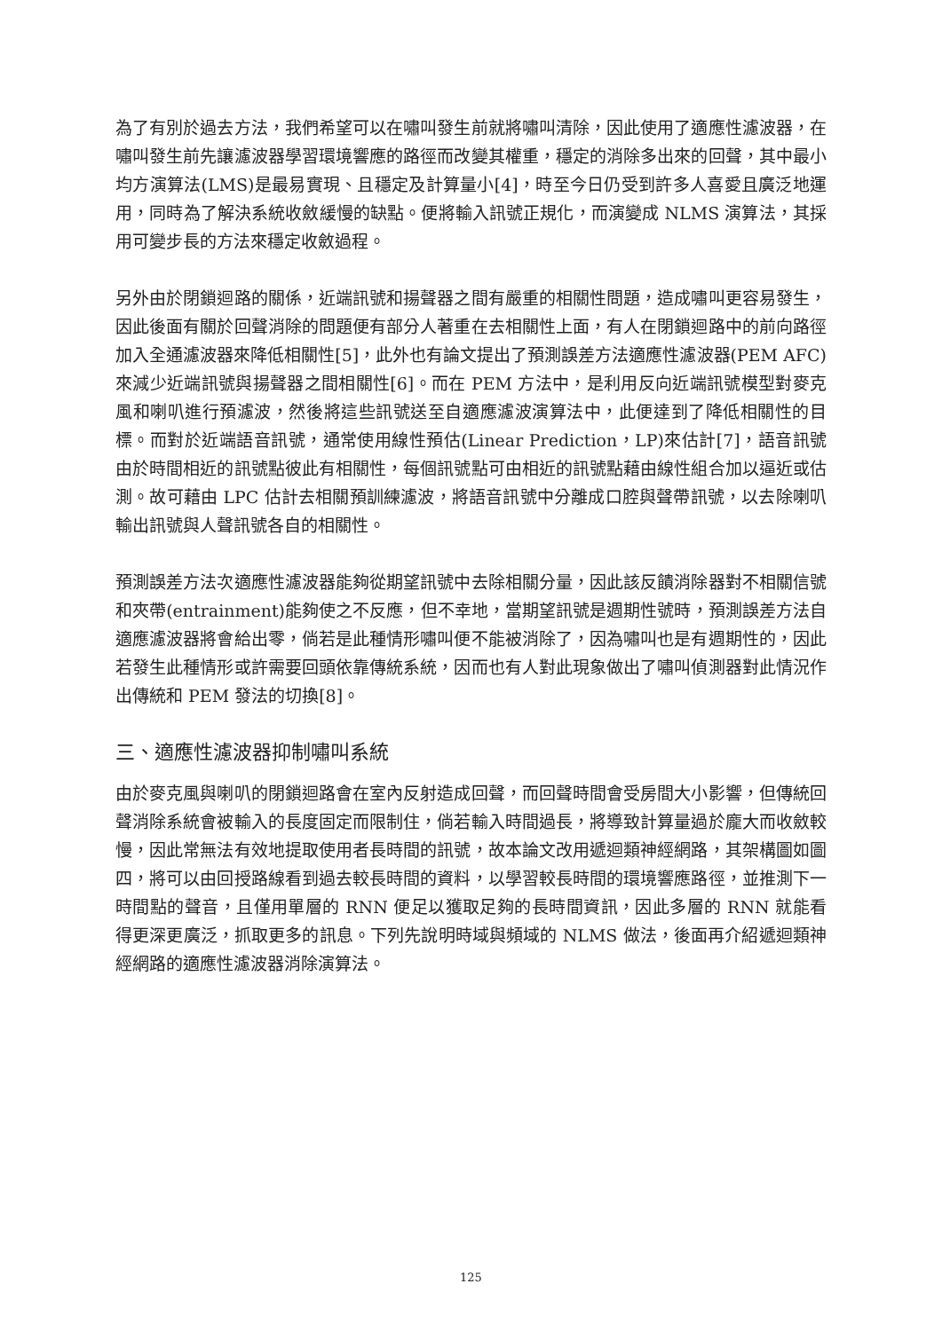為了有別於過去方法，我們希望可以在嘯叫發生前就將嘯叫清除，因此使用了適應性濾波器，在嘯叫發生前先讓濾波器學習環境響應的路徑而改變其權重，穩定的消除多出來的回聲，其中最小均方演算法(LMS)是最易實現、且穩定及計算量小[4]，時至今日仍受到許多人喜愛且廣泛地運用，同時為了解決系統收斂緩慢的缺點。便將輸入訊號正規化，而演變成 NLMS 演算法，其採用可變步長的方法來穩定收斂過程。
另外由於閉鎖迴路的關係，近端訊號和揚聲器之間有嚴重的相關性問題，造成嘯叫更容易發生，因此後面有關於回聲消除的問題便有部分人著重在去相關性上面，有人在閉鎖迴路中的前向路徑加入全通濾波器來降低相關性[5]，此外也有論文提出了預測誤差方法適應性濾波器(PEM AFC)來減少近端訊號與揚聲器之間相關性[6]。而在 PEM 方法中，是利用反向近端訊號模型對麥克風和喇叭進行預濾波，然後將這些訊號送至自適應濾波演算法中，此便達到了降低相關性的目標。而對於近端語音訊號，通常使用線性預估(Linear Prediction，LP)來估計[7]，語音訊號由於時間相近的訊號點彼此有相關性，每個訊號點可由相近的訊號點藉由線性組合加以逼近或估測。故可藉由 LPC 估計去相關預訓練濾波，將語音訊號中分離成口腔與聲帶訊號，以去除喇叭輸出訊號與人聲訊號各自的相關性。
預測誤差方法次適應性濾波器能夠從期望訊號中去除相關分量，因此該反饋消除器對不相關信號和夾帶(entrainment)能夠使之不反應，但不幸地，當期望訊號是週期性號時，預測誤差方法自適應濾波器將會給出零，倘若是此種情形嘯叫便不能被消除了，因為嘯叫也是有週期性的，因此若發生此種情形或許需要回頭依靠傳統系統，因而也有人對此現象做出了嘯叫偵測器對此情況作出傳統和 PEM 發法的切換[8]。
三、適應性濾波器抑制嘯叫系統
由於麥克風與喇叭的閉鎖迴路會在室內反射造成回聲，而回聲時間會受房間大小影響，但傳統回聲消除系統會被輸入的長度固定而限制住，倘若輸入時間過長，將導致計算量過於龐大而收斂較慢，因此常無法有效地提取使用者長時間的訊號，故本論文改用遞迴類神經網路，其架構圖如圖四，將可以由回授路線看到過去較長時間的資料，以學習較長時間的環境響應路徑，並推測下一時間點的聲音，且僅用單層的 RNN 便足以獲取足夠的長時間資訊，因此多層的 RNN 就能看得更深更廣泛，抓取更多的訊息。下列先說明時域與頻域的 NLMS 做法，後面再介紹遞迴類神經網路的適應性濾波器消除演算法。
125